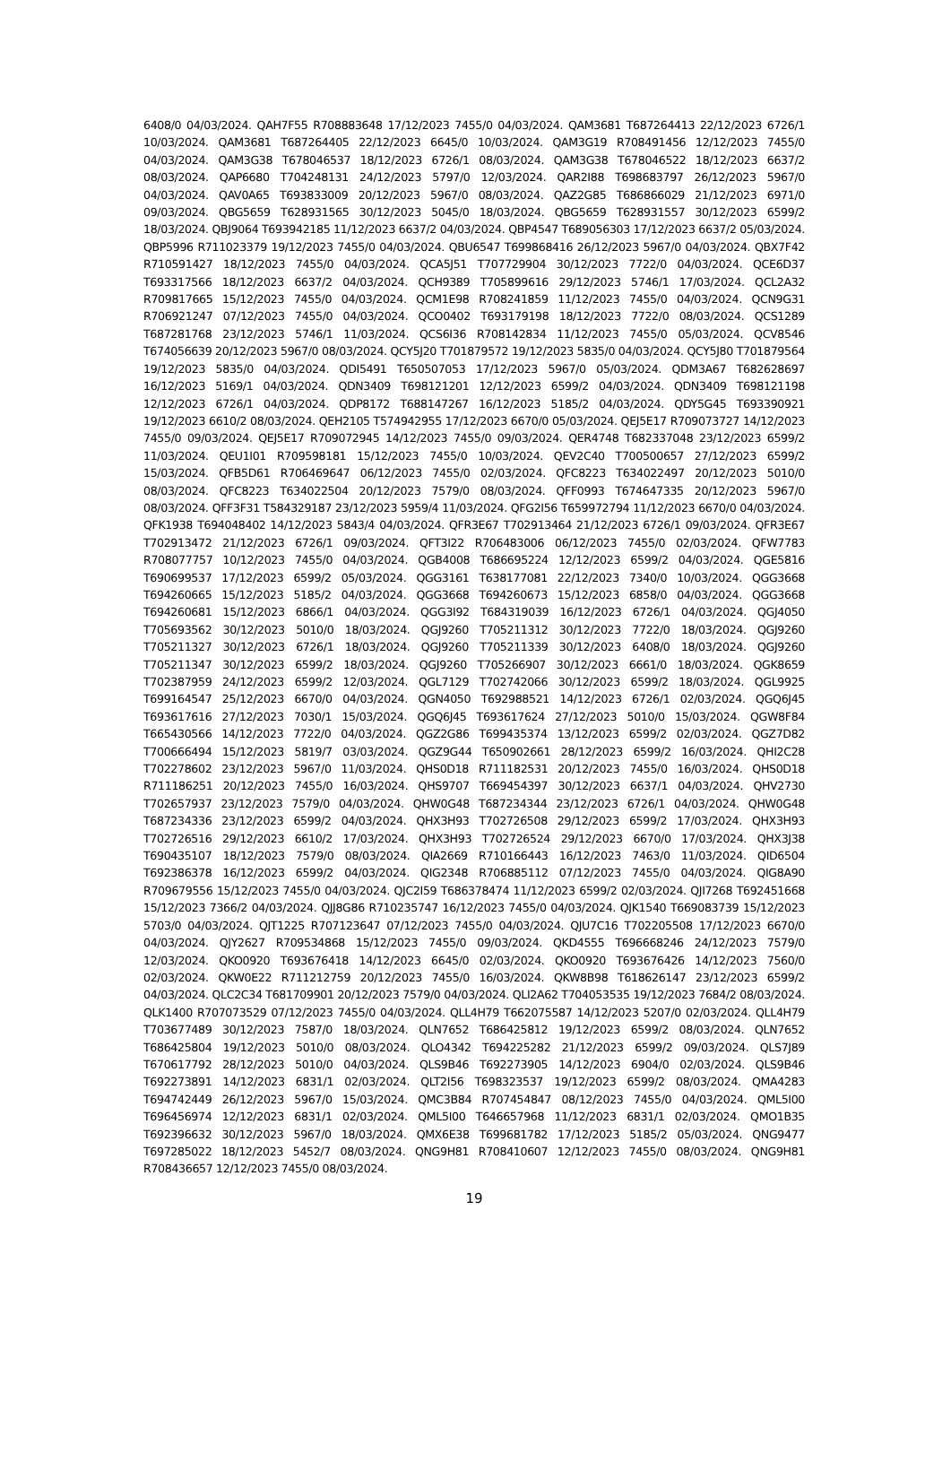6408/0 04/03/2024. QAH7F55 R708883648 17/12/2023 7455/0 04/03/2024. QAM3681 T687264413 22/12/2023 6726/1 10/03/2024. QAM3681 T687264405 22/12/2023 6645/0 10/03/2024. QAM3G19 R708491456 12/12/2023 7455/0 04/03/2024. QAM3G38 T678046537 18/12/2023 6726/1 08/03/2024. QAM3G38 T678046522 18/12/2023 6637/2 08/03/2024. QAP6680 T704248131 24/12/2023 5797/0 12/03/2024. QAR2I88 T698683797 26/12/2023 5967/0 04/03/2024. QAV0A65 T693833009 20/12/2023 5967/0 08/03/2024. QAZ2G85 T686866029 21/12/2023 6971/0 09/03/2024. QBG5659 T628931565 30/12/2023 5045/0 18/03/2024. QBG5659 T628931557 30/12/2023 6599/2 18/03/2024. QBJ9064 T693942185 11/12/2023 6637/2 04/03/2024. QBP4547 T689056303 17/12/2023 6637/2 05/03/2024. QBP5996 R711023379 19/12/2023 7455/0 04/03/2024. QBU6547 T699868416 26/12/2023 5967/0 04/03/2024. QBX7F42 R710591427 18/12/2023 7455/0 04/03/2024. QCA5J51 T707729904 30/12/2023 7722/0 04/03/2024. QCE6D37 T693317566 18/12/2023 6637/2 04/03/2024. QCH9389 T705899616 29/12/2023 5746/1 17/03/2024. QCL2A32 R709817665 15/12/2023 7455/0 04/03/2024. QCM1E98 R708241859 11/12/2023 7455/0 04/03/2024. QCN9G31 R706921247 07/12/2023 7455/0 04/03/2024. QCO0402 T693179198 18/12/2023 7722/0 08/03/2024. QCS1289 T687281768 23/12/2023 5746/1 11/03/2024. QCS6I36 R708142834 11/12/2023 7455/0 05/03/2024. QCV8546 T674056639 20/12/2023 5967/0 08/03/2024. QCY5J20 T701879572 19/12/2023 5835/0 04/03/2024. QCY5J80 T701879564 19/12/2023 5835/0 04/03/2024. QDI5491 T650507053 17/12/2023 5967/0 05/03/2024. QDM3A67 T682628697 16/12/2023 5169/1 04/03/2024. QDN3409 T698121201 12/12/2023 6599/2 04/03/2024. QDN3409 T698121198 12/12/2023 6726/1 04/03/2024. QDP8172 T688147267 16/12/2023 5185/2 04/03/2024. QDY5G45 T693390921 19/12/2023 6610/2 08/03/2024. QEH2105 T574942955 17/12/2023 6670/0 05/03/2024. QEJ5E17 R709073727 14/12/2023 7455/0 09/03/2024. QEJ5E17 R709072945 14/12/2023 7455/0 09/03/2024. QER4748 T682337048 23/12/2023 6599/2 11/03/2024. QEU1I01 R709598181 15/12/2023 7455/0 10/03/2024. QEV2C40 T700500657 27/12/2023 6599/2 15/03/2024. QFB5D61 R706469647 06/12/2023 7455/0 02/03/2024. QFC8223 T634022497 20/12/2023 5010/0 08/03/2024. QFC8223 T634022504 20/12/2023 7579/0 08/03/2024. QFF0993 T674647335 20/12/2023 5967/0 08/03/2024. QFF3F31 T584329187 23/12/2023 5959/4 11/03/2024. QFG2I56 T659972794 11/12/2023 6670/0 04/03/2024. QFK1938 T694048402 14/12/2023 5843/4 04/03/2024. QFR3E67 T702913464 21/12/2023 6726/1 09/03/2024. QFR3E67 T702913472 21/12/2023 6726/1 09/03/2024. QFT3I22 R706483006 06/12/2023 7455/0 02/03/2024. QFW7783 R708077757 10/12/2023 7455/0 04/03/2024. QGB4008 T686695224 12/12/2023 6599/2 04/03/2024. QGE5816 T690699537 17/12/2023 6599/2 05/03/2024. QGG3161 T638177081 22/12/2023 7340/0 10/03/2024. QGG3668 T694260665 15/12/2023 5185/2 04/03/2024. QGG3668 T694260673 15/12/2023 6858/0 04/03/2024. QGG3668 T694260681 15/12/2023 6866/1 04/03/2024. QGG3I92 T684319039 16/12/2023 6726/1 04/03/2024. QGJ4050 T705693562 30/12/2023 5010/0 18/03/2024. QGJ9260 T705211312 30/12/2023 7722/0 18/03/2024. QGJ9260 T705211327 30/12/2023 6726/1 18/03/2024. QGJ9260 T705211339 30/12/2023 6408/0 18/03/2024. QGJ9260 T705211347 30/12/2023 6599/2 18/03/2024. QGJ9260 T705266907 30/12/2023 6661/0 18/03/2024. QGK8659 T702387959 24/12/2023 6599/2 12/03/2024. QGL7129 T702742066 30/12/2023 6599/2 18/03/2024. QGL9925 T699164547 25/12/2023 6670/0 04/03/2024. QGN4050 T692988521 14/12/2023 6726/1 02/03/2024. QGQ6J45 T693617616 27/12/2023 7030/1 15/03/2024. QGQ6J45 T693617624 27/12/2023 5010/0 15/03/2024. QGW8F84 T665430566 14/12/2023 7722/0 04/03/2024. QGZ2G86 T699435374 13/12/2023 6599/2 02/03/2024. QGZ7D82 T700666494 15/12/2023 5819/7 03/03/2024. QGZ9G44 T650902661 28/12/2023 6599/2 16/03/2024. QHI2C28 T702278602 23/12/2023 5967/0 11/03/2024. QHS0D18 R711182531 20/12/2023 7455/0 16/03/2024. QHS0D18 R711186251 20/12/2023 7455/0 16/03/2024. QHS9707 T669454397 30/12/2023 6637/1 04/03/2024. QHV2730 T702657937 23/12/2023 7579/0 04/03/2024. QHW0G48 T687234344 23/12/2023 6726/1 04/03/2024. QHW0G48 T687234336 23/12/2023 6599/2 04/03/2024. QHX3H93 T702726508 29/12/2023 6599/2 17/03/2024. QHX3H93 T702726516 29/12/2023 6610/2 17/03/2024. QHX3H93 T702726524 29/12/2023 6670/0 17/03/2024. QHX3J38 T690435107 18/12/2023 7579/0 08/03/2024. QIA2669 R710166443 16/12/2023 7463/0 11/03/2024. QID6504 T692386378 16/12/2023 6599/2 04/03/2024. QIG2348 R706885112 07/12/2023 7455/0 04/03/2024. QIG8A90 R709679556 15/12/2023 7455/0 04/03/2024. QJC2I59 T686378474 11/12/2023 6599/2 02/03/2024. QJI7268 T692451668 15/12/2023 7366/2 04/03/2024. QJJ8G86 R710235747 16/12/2023 7455/0 04/03/2024. QJK1540 T669083739 15/12/2023 5703/0 04/03/2024. QJT1225 R707123647 07/12/2023 7455/0 04/03/2024. QJU7C16 T702205508 17/12/2023 6670/0 04/03/2024. QJY2627 R709534868 15/12/2023 7455/0 09/03/2024. QKD4555 T696668246 24/12/2023 7579/0 12/03/2024. QKO0920 T693676418 14/12/2023 6645/0 02/03/2024. QKO0920 T693676426 14/12/2023 7560/0 02/03/2024. QKW0E22 R711212759 20/12/2023 7455/0 16/03/2024. QKW8B98 T618626147 23/12/2023 6599/2 04/03/2024. QLC2C34 T681709901 20/12/2023 7579/0 04/03/2024. QLI2A62 T704053535 19/12/2023 7684/2 08/03/2024. QLK1400 R707073529 07/12/2023 7455/0 04/03/2024. QLL4H79 T662075587 14/12/2023 5207/0 02/03/2024. QLL4H79 T703677489 30/12/2023 7587/0 18/03/2024. QLN7652 T686425812 19/12/2023 6599/2 08/03/2024. QLN7652 T686425804 19/12/2023 5010/0 08/03/2024. QLO4342 T694225282 21/12/2023 6599/2 09/03/2024. QLS7J89 T670617792 28/12/2023 5010/0 04/03/2024. QLS9B46 T692273905 14/12/2023 6904/0 02/03/2024. QLS9B46 T692273891 14/12/2023 6831/1 02/03/2024. QLT2I56 T698323537 19/12/2023 6599/2 08/03/2024. QMA4283 T694742449 26/12/2023 5967/0 15/03/2024. QMC3B84 R707454847 08/12/2023 7455/0 04/03/2024. QML5I00 T696456974 12/12/2023 6831/1 02/03/2024. QML5I00 T646657968 11/12/2023 6831/1 02/03/2024. QMO1B35 T692396632 30/12/2023 5967/0 18/03/2024. QMX6E38 T699681782 17/12/2023 5185/2 05/03/2024. QNG9477 T697285022 18/12/2023 5452/7 08/03/2024. QNG9H81 R708410607 12/12/2023 7455/0 08/03/2024. QNG9H81 R708436657 12/12/2023 7455/0 08/03/2024.
19